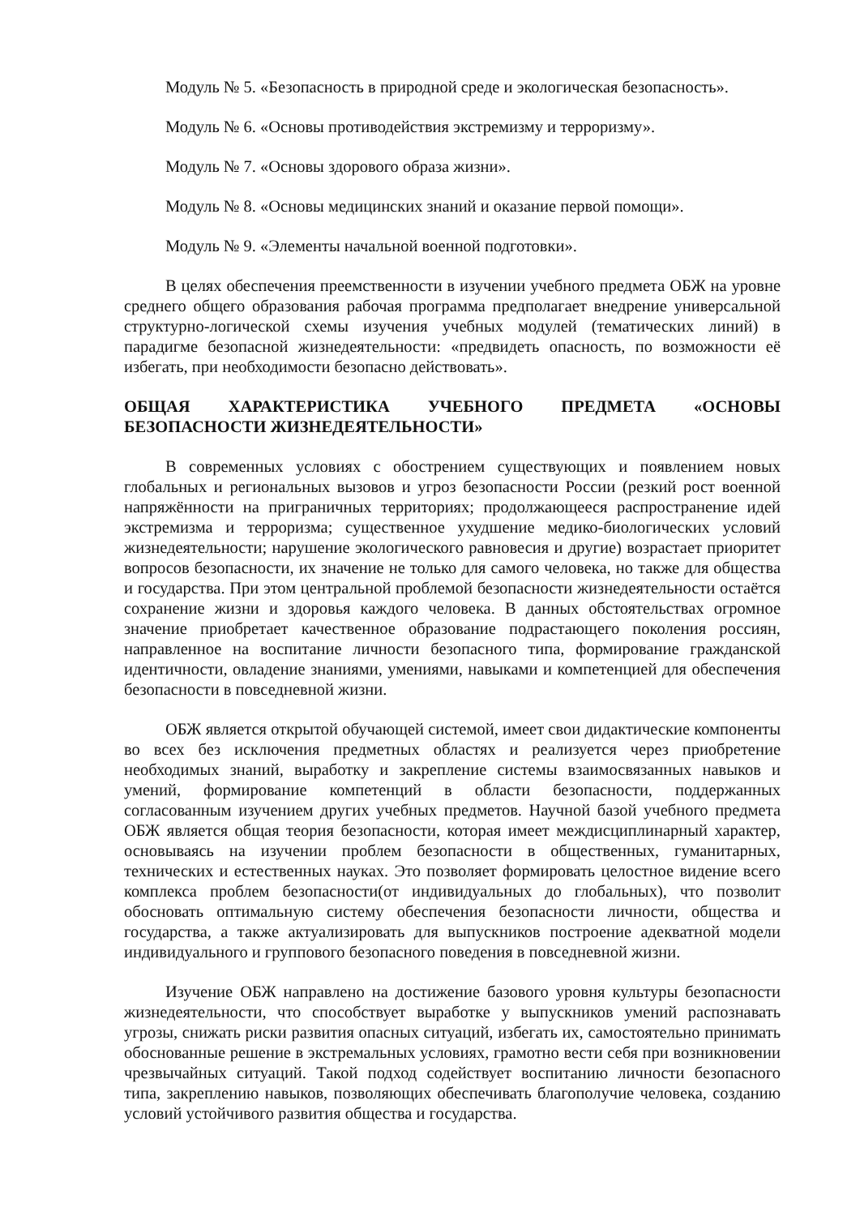Модуль № 5. «Безопасность в природной среде и экологическая безопасность».
Модуль № 6. «Основы противодействия экстремизму и терроризму».
Модуль № 7. «Основы здорового образа жизни».
Модуль № 8. «Основы медицинских знаний и оказание первой помощи».
Модуль № 9. «Элементы начальной военной подготовки».
В целях обеспечения преемственности в изучении учебного предмета ОБЖ на уровне среднего общего образования рабочая программа предполагает внедрение универсальной структурно-логической схемы изучения учебных модулей (тематических линий) в парадигме безопасной жизнедеятельности: «предвидеть опасность, по возможности её избегать, при необходимости безопасно действовать».
ОБЩАЯ ХАРАКТЕРИСТИКА УЧЕБНОГО ПРЕДМЕТА «ОСНОВЫ БЕЗОПАСНОСТИ ЖИЗНЕДЕЯТЕЛЬНОСТИ»
В современных условиях с обострением существующих и появлением новых глобальных и региональных вызовов и угроз безопасности России (резкий рост военной напряжённости на приграничных территориях; продолжающееся распространение идей экстремизма и терроризма; существенное ухудшение медико-биологических условий жизнедеятельности; нарушение экологического равновесия и другие) возрастает приоритет вопросов безопасности, их значение не только для самого человека, но также для общества и государства. При этом центральной проблемой безопасности жизнедеятельности остаётся сохранение жизни и здоровья каждого человека. В данных обстоятельствах огромное значение приобретает качественное образование подрастающего поколения россиян, направленное на воспитание личности безопасного типа, формирование гражданской идентичности, овладение знаниями, умениями, навыками и компетенцией для обеспечения безопасности в повседневной жизни.
ОБЖ является открытой обучающей системой, имеет свои дидактические компоненты во всех без исключения предметных областях и реализуется через приобретение необходимых знаний, выработку и закрепление системы взаимосвязанных навыков и умений, формирование компетенций в области безопасности, поддержанных согласованным изучением других учебных предметов. Научной базой учебного предмета ОБЖ является общая теория безопасности, которая имеет междисциплинарный характер, основываясь на изучении проблем безопасности в общественных, гуманитарных, технических и естественных науках. Это позволяет формировать целостное видение всего комплекса проблем безопасности(от индивидуальных до глобальных), что позволит обосновать оптимальную систему обеспечения безопасности личности, общества и государства, а также актуализировать для выпускников построение адекватной модели индивидуального и группового безопасного поведения в повседневной жизни.
Изучение ОБЖ направлено на достижение базового уровня культуры безопасности жизнедеятельности, что способствует выработке у выпускников умений распознавать угрозы, снижать риски развития опасных ситуаций, избегать их, самостоятельно принимать обоснованные решение в экстремальных условиях, грамотно вести себя при возникновении чрезвычайных ситуаций. Такой подход содействует воспитанию личности безопасного типа, закреплению навыков, позволяющих обеспечивать благополучие человека, созданию условий устойчивого развития общества и государства.